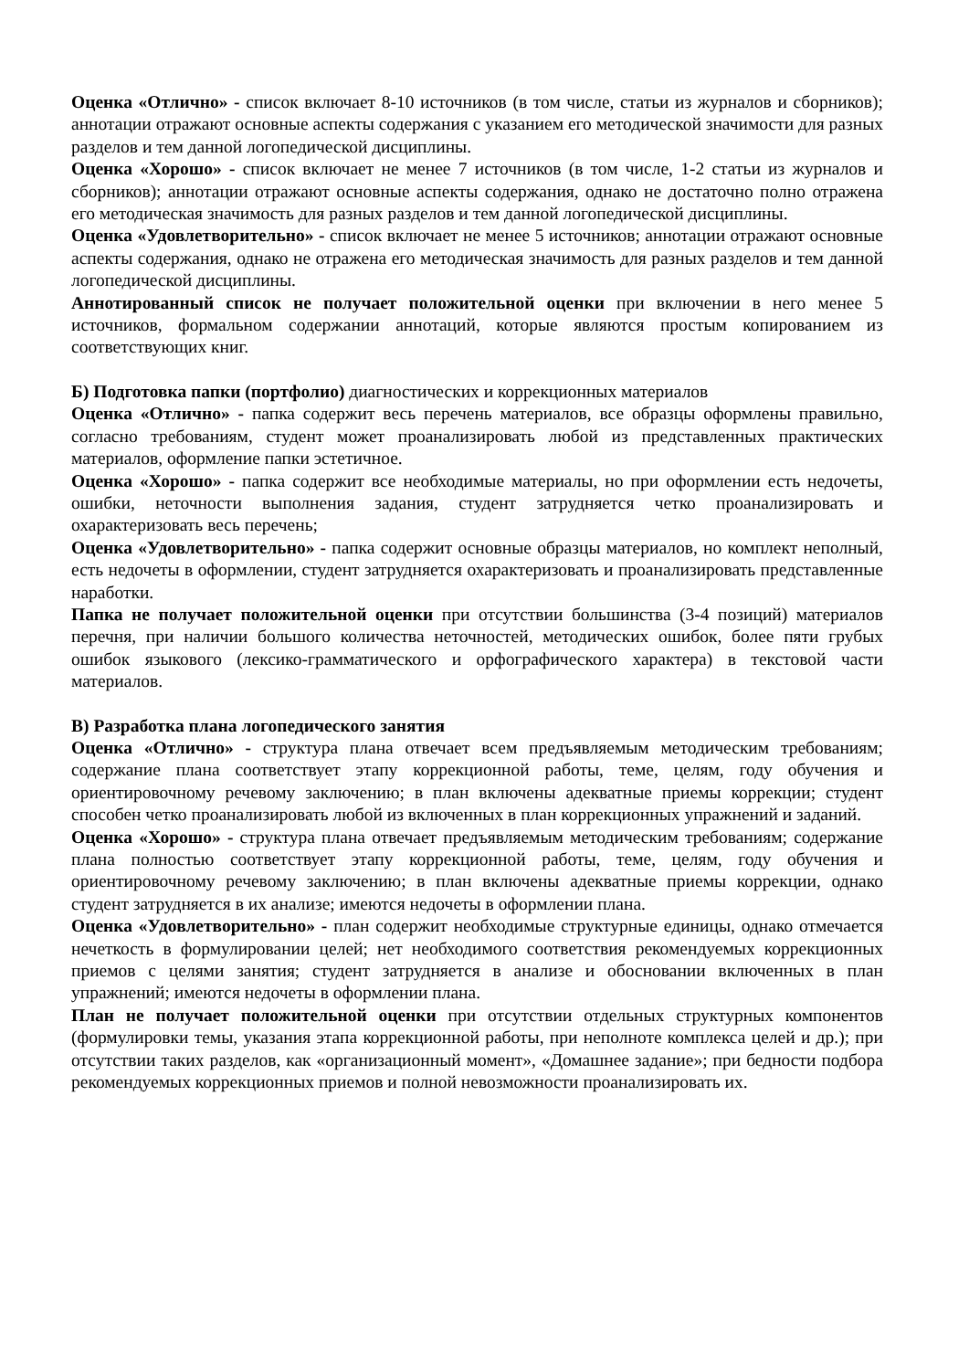Оценка «Отлично» - список включает 8-10 источников (в том числе, статьи из журналов и сборников); аннотации отражают основные аспекты содержания с указанием его методической значимости для разных разделов и тем данной логопедической дисциплины.
Оценка «Хорошо» - список включает не менее 7 источников (в том числе, 1-2 статьи из журналов и сборников); аннотации отражают основные аспекты содержания, однако не достаточно полно отражена его методическая значимость для разных разделов и тем данной логопедической дисциплины.
Оценка «Удовлетворительно» - список включает не менее 5 источников; аннотации отражают основные аспекты содержания, однако не отражена его методическая значимость для разных разделов и тем данной логопедической дисциплины.
Аннотированный список не получает положительной оценки при включении в него менее 5 источников, формальном содержании аннотаций, которые являются простым копированием из соответствующих книг.
Б) Подготовка папки (портфолио) диагностических и коррекционных материалов
Оценка «Отлично» - папка содержит весь перечень материалов, все образцы оформлены правильно, согласно требованиям, студент может проанализировать любой из представленных практических материалов, оформление папки эстетичное.
Оценка «Хорошо» - папка содержит все необходимые материалы, но при оформлении есть недочеты, ошибки, неточности выполнения задания, студент затрудняется четко проанализировать и охарактеризовать весь перечень;
Оценка «Удовлетворительно» - папка содержит основные образцы материалов, но комплект неполный, есть недочеты в оформлении, студент затрудняется охарактеризовать и проанализировать представленные наработки.
Папка не получает положительной оценки при отсутствии большинства (3-4 позиций) материалов перечня, при наличии большого количества неточностей, методических ошибок, более пяти грубых ошибок языкового (лексико-грамматического и орфографического характера) в текстовой части материалов.
В) Разработка плана логопедического занятия
Оценка «Отлично» - структура плана отвечает всем предъявляемым методическим требованиям; содержание плана соответствует этапу коррекционной работы, теме, целям, году обучения и ориентировочному речевому заключению; в план включены адекватные приемы коррекции; студент способен четко проанализировать любой из включенных в план коррекционных упражнений и заданий.
Оценка «Хорошо» - структура плана отвечает предъявляемым методическим требованиям; содержание плана полностью соответствует этапу коррекционной работы, теме, целям, году обучения и ориентировочному речевому заключению; в план включены адекватные приемы коррекции, однако студент затрудняется в их анализе; имеются недочеты в оформлении плана.
Оценка «Удовлетворительно» - план содержит необходимые структурные единицы, однако отмечается нечеткость в формулировании целей; нет необходимого соответствия рекомендуемых коррекционных приемов с целями занятия; студент затрудняется в анализе и обосновании включенных в план упражнений; имеются недочеты в оформлении плана.
План не получает положительной оценки при отсутствии отдельных структурных компонентов (формулировки темы, указания этапа коррекционной работы, при неполноте комплекса целей и др.); при отсутствии таких разделов, как «организационный момент», «Домашнее задание»; при бедности подбора рекомендуемых коррекционных приемов и полной невозможности проанализировать их.